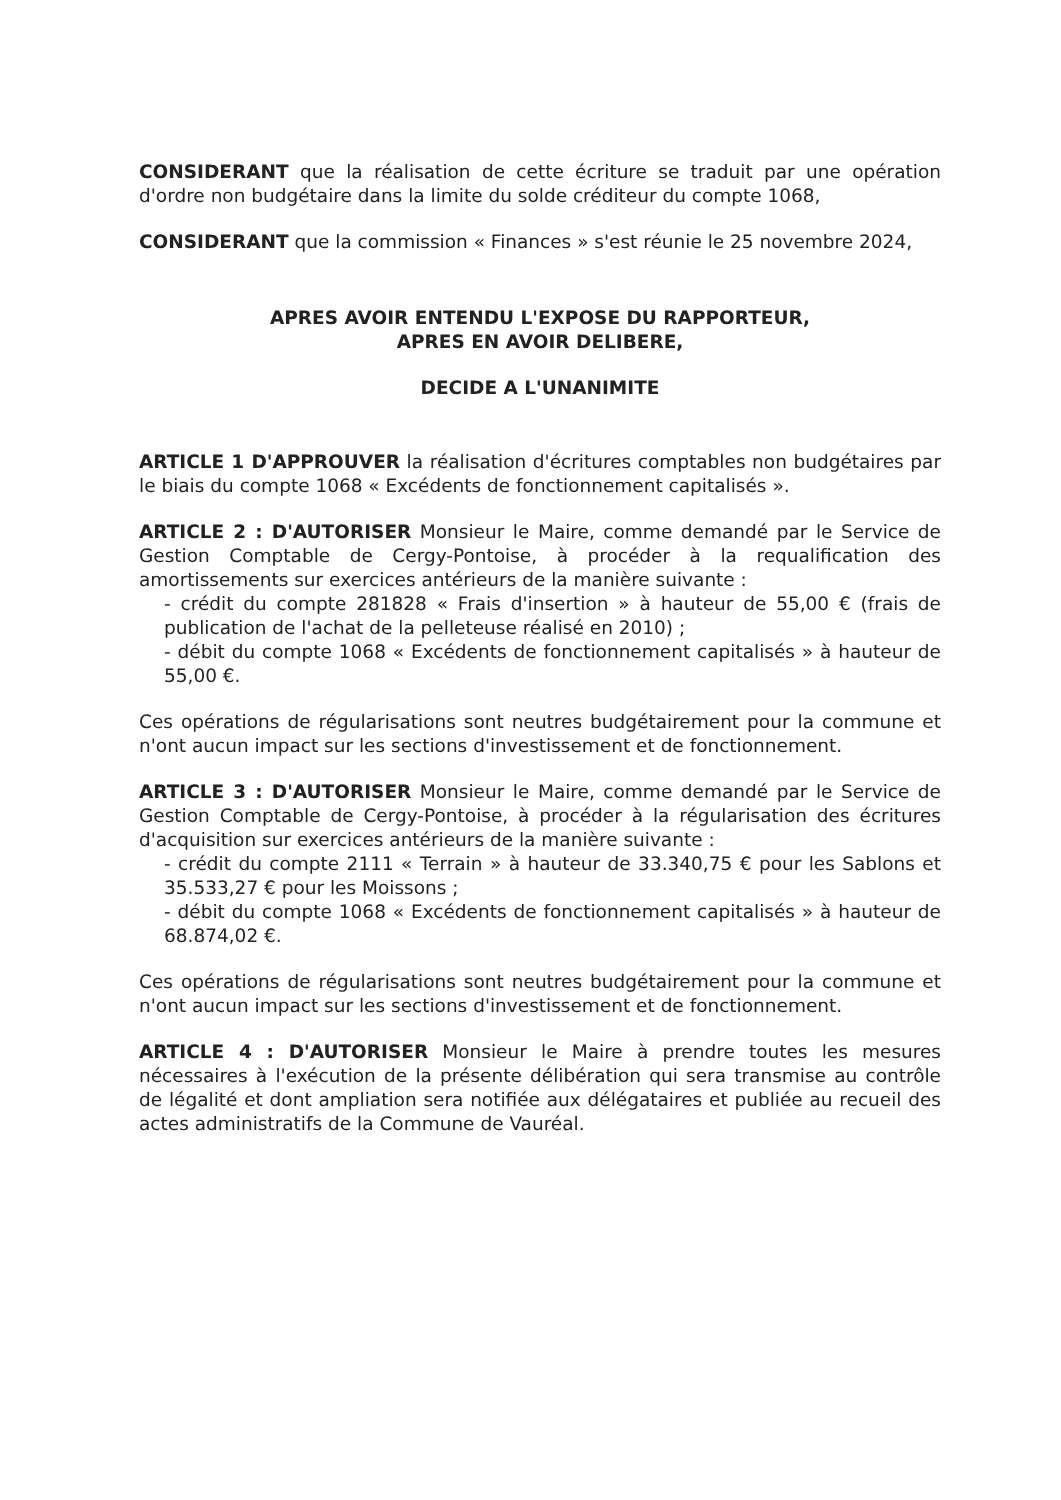CONSIDERANT que la réalisation de cette écriture se traduit par une opération d'ordre non budgétaire dans la limite du solde créditeur du compte 1068,
CONSIDERANT que la commission « Finances » s'est réunie le 25 novembre 2024,
APRES AVOIR ENTENDU L'EXPOSE DU RAPPORTEUR,
APRES EN AVOIR DELIBERE,
DECIDE A L'UNANIMITE
ARTICLE 1 D'APPROUVER la réalisation d'écritures comptables non budgétaires par le biais du compte 1068 « Excédents de fonctionnement capitalisés ».
ARTICLE 2 : D'AUTORISER Monsieur le Maire, comme demandé par le Service de Gestion Comptable de Cergy-Pontoise, à procéder à la requalification des amortissements sur exercices antérieurs de la manière suivante :
- crédit du compte 281828 « Frais d'insertion » à hauteur de 55,00 € (frais de publication de l'achat de la pelleteuse réalisé en 2010) ;
- débit du compte 1068 « Excédents de fonctionnement capitalisés » à hauteur de 55,00 €.
Ces opérations de régularisations sont neutres budgétairement pour la commune et n'ont aucun impact sur les sections d'investissement et de fonctionnement.
ARTICLE 3 : D'AUTORISER Monsieur le Maire, comme demandé par le Service de Gestion Comptable de Cergy-Pontoise, à procéder à la régularisation des écritures d'acquisition sur exercices antérieurs de la manière suivante :
- crédit du compte 2111 « Terrain » à hauteur de 33.340,75 € pour les Sablons et 35.533,27 € pour les Moissons ;
- débit du compte 1068 « Excédents de fonctionnement capitalisés » à hauteur de 68.874,02 €.
Ces opérations de régularisations sont neutres budgétairement pour la commune et n'ont aucun impact sur les sections d'investissement et de fonctionnement.
ARTICLE 4 : D'AUTORISER Monsieur le Maire à prendre toutes les mesures nécessaires à l'exécution de la présente délibération qui sera transmise au contrôle de légalité et dont ampliation sera notifiée aux délégataires et publiée au recueil des actes administratifs de la Commune de Vauréal.